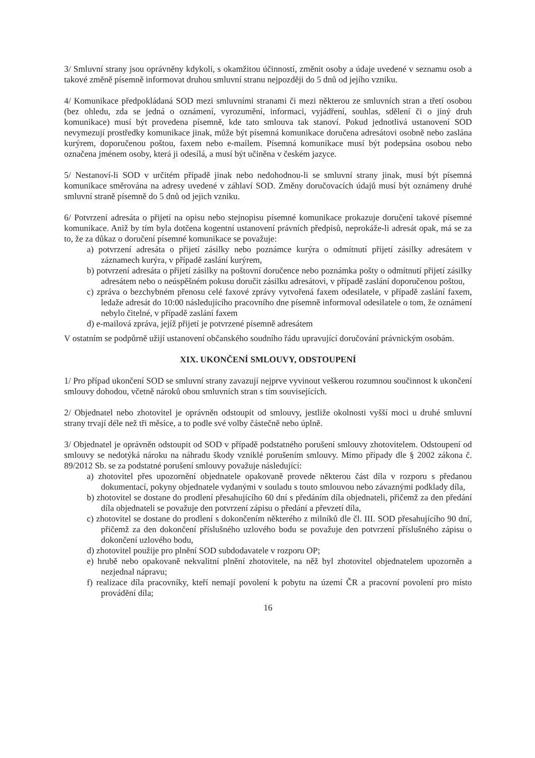3/ Smluvní strany jsou oprávněny kdykoli, s okamžitou účinností, změnit osoby a údaje uvedené v seznamu osob a takové změně písemně informovat druhou smluvní stranu nejpozději do 5 dnů od jejího vzniku.
4/ Komunikace předpokládaná SOD mezi smluvními stranami či mezi některou ze smluvních stran a třetí osobou (bez ohledu, zda se jedná o oznámení, vyrozumění, informaci, vyjádření, souhlas, sdělení či o jiný druh komunikace) musí být provedena písemně, kde tato smlouva tak stanoví. Pokud jednotlivá ustanovení SOD nevymezují prostředky komunikace jinak, může být písemná komunikace doručena adresátovi osobně nebo zaslána kurýrem, doporučenou poštou, faxem nebo e-mailem. Písemná komunikace musí být podepsána osobou nebo označena jménem osoby, která ji odesílá, a musí být učiněna v českém jazyce.
5/ Nestanoví-li SOD v určitém případě jinak nebo nedohodnou-li se smluvní strany jinak, musí být písemná komunikace směrována na adresy uvedené v záhlaví SOD. Změny doručovacích údajů musí být oznámeny druhé smluvní straně písemně do 5 dnů od jejich vzniku.
6/ Potvrzení adresáta o přijetí na opisu nebo stejnopisu písemné komunikace prokazuje doručení takové písemné komunikace. Aniž by tím byla dotčena kogentní ustanovení právních předpisů, neprokáže-li adresát opak, má se za to, že za důkaz o doručení písemné komunikace se považuje:
a) potvrzení adresáta o přijetí zásilky nebo poznámce kurýra o odmítnutí přijetí zásilky adresátem v záznamech kurýra, v případě zaslání kurýrem,
b) potvrzení adresáta o přijetí zásilky na poštovní doručence nebo poznámka pošty o odmítnutí přijetí zásilky adresátem nebo o neúspěšném pokusu doručit zásilku adresátovi, v případě zaslání doporučenou poštou,
c) zpráva o bezchybném přenosu celé faxové zprávy vytvořená faxem odesilatele, v případě zaslání faxem, ledaže adresát do 10:00 následujícího pracovního dne písemně informoval odesilatele o tom, že oznámení nebylo čitelné, v případě zaslání faxem
d) e-mailová zpráva, jejíž přijetí je potvrzené písemně adresátem
V ostatním se podpůrně užijí ustanovení občanského soudního řádu upravující doručování právnickým osobám.
XIX. UKONČENÍ SMLOUVY, ODSTOUPENÍ
1/ Pro případ ukončení SOD se smluvní strany zavazují nejprve vyvinout veškerou rozumnou součinnost k ukončení smlouvy dohodou, včetně nároků obou smluvních stran s tím souvisejících.
2/ Objednatel nebo zhotovitel je oprávněn odstoupit od smlouvy, jestliže okolnosti vyšší moci u druhé smluvní strany trvají déle než tři měsíce, a to podle své volby částečně nebo úplně.
3/ Objednatel je oprávněn odstoupit od SOD v případě podstatného porušení smlouvy zhotovitelem. Odstoupení od smlouvy se nedotýká nároku na náhradu škody vzniklé porušením smlouvy. Mimo případy dle § 2002 zákona č. 89/2012 Sb. se za podstatné porušení smlouvy považuje následující:
a) zhotovitel přes upozornění objednatele opakovaně provede některou část díla v rozporu s předanou dokumentací, pokyny objednatele vydanými v souladu s touto smlouvou nebo závaznými podklady díla,
b) zhotovitel se dostane do prodlení přesahujícího 60 dní s předáním díla objednateli, přičemž za den předání díla objednateli se považuje den potvrzení zápisu o předání a převzetí díla,
c) zhotovitel se dostane do prodlení s dokončením některého z milníků dle čl. III. SOD přesahujícího 90 dní, přičemž za den dokončení příslušného uzlového bodu se považuje den potvrzení příslušného zápisu o dokončení uzlového bodu,
d) zhotovitel použije pro plnění SOD subdodavatele v rozporu OP;
e) hrubě nebo opakovaně nekvalitní plnění zhotovitele, na něž byl zhotovitel objednatelem upozorněn a nezjednal nápravu;
f) realizace díla pracovníky, kteří nemají povolení k pobytu na území ČR a pracovní povolení pro místo provádění díla;
16